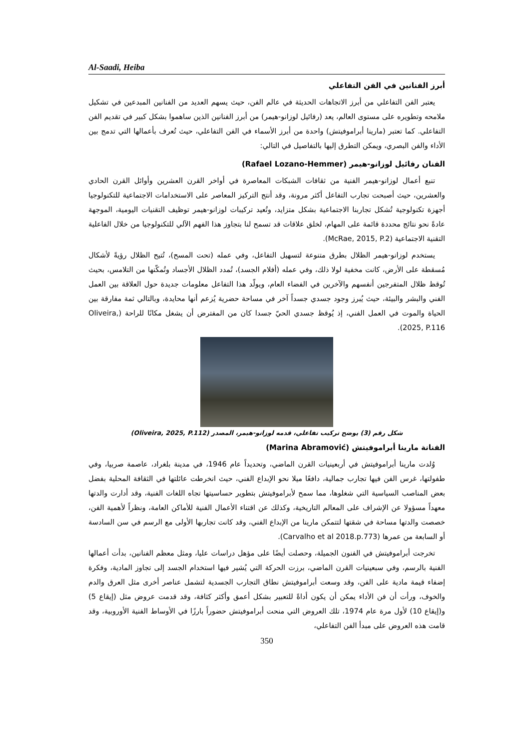Al-Saadi, Heiba
أبرز الفنانين في الفن التفاعلي
يعتبر الفن التفاعلي من أبرز الاتجاهات الحديثة في عالم الفن، حيث يسهم العديد من الفنانين المبدعين في تشكيل ملامحه وتطويره على مستوى العالم، يعد (رفائيل لوزانو-هيمر) من أبرز الفنانين الذين ساهموا بشكل كبير في تقديم الفن التفاعلي. كما تعتبر (مارينا أبراموفيتش) واحدة من أبرز الأسماء في الفن التفاعلي، حيث تُعرف بأعمالها التي تدمج بين الأداء والفن البصري، ويمكن التطرق إليها بالتفاصيل في التالي:
الفنان رفائيل لوزانو-هيمر (Rafael Lozano-Hemmer)
تنبع أعمال لوزانو-هيمر الفنية من ثقافات الشبكات المعاصرة في أواخر القرن العشرين وأوائل القرن الحادي والعشرين، حيث أصبحت تجارب التفاعل أكثر مرونة، وقد أنتج التركيز المعاصر على الاستخدامات الاجتماعية للتكنولوجيا أجهزة تكنولوجية تُشكل تجاربنا الاجتماعية بشكل متزايد، وتُعيد تركيبات لوزانو-هيمر توظيف التقنيات اليومية، الموجهة عادةً نحو نتائج محددة قائمة على المهام، لخلق علاقات قد تسمح لنا بتجاوز هذا الفهم الآلي للتكنولوجيا من خلال الفاعلية التقنية الاجتماعية (McRae, 2015, P.2).
يستخدم لوزانو-هيمر الظلال بطرق متنوعة لتسهيل التفاعل، وفي عمله (تحت المسح)، تُتيح الظلال رؤيةً لأشكال مُسقطة على الأرض، كانت مخفية لولا ذلك، وفي عمله (أفلام الجسد)، تُمدد الظلال الأجساد وتُمكّنها من التلامس، بحيث تُوقظ ظلال المتفرجين أنفسهم والآخرين في الفضاء العام، ويولّد هذا التفاعل معلومات جديدة حول العلاقة بين العمل الفني والبشر والبيئة، حيث يُبرز وجود جسدي جسداً آخر في مساحة حضرية يُزعم أنها محايدة، وبالتالي ثمة مفارقة بين الحياة والموت في العمل الفني، إذ يُوقظ جسدي الحيّ جسدا كان من المفترض أن يشغل مكانًا للراحة (Oliveira, 2025, P.116).
شكل رقم (3) يوضح تركيب تفاعلي، قدمه لوزانو-هيمر، المصدر (Oliveira, 2025, P.112)
الفنانة مارينا أبراموفيتش (Marina Abramović)
وُلدت مارينا أبراموفيتش في أربعينيات القرن الماضي، وتحديداً عام 1946، في مدينة بلغراد، عاصمة صربيا، وفي طفولتها، غرس الفن فيها تجارب جمالية، دافعًا ميلا نحو الإبداع الفني، حيث انخرطت عائلتها في الثقافة المحلية بفضل بعض المناصب السياسية التي شغلوها، مما سمح لأبراموفيتش بتطوير حساسيتها تجاه اللغات الفنية، وقد أدارت والدتها معهداً مسؤولا عن الإشراف على المعالم التاريخية، وكذلك عن اقتناء الأعمال الفنية للأماكن العامة، ونظراً لأهمية الفن، خصصت والدتها مساحة في شقتها لتتمكن مارينا من الإبداع الفني، وقد كانت تجاربها الأولى مع الرسم في سن السادسة أو السابعة من عمرها (Carvalho et al 2018.p.773).
تخرجت أبراموفيتش في الفنون الجميلة، وحصلت أيضًا على مؤهل دراسات عليا، ومثل معظم الفنانين، بدأت أعمالها الفنية بالرسم، وفي سبعينيات القرن الماضي، برزت الحركة التي يُشير فيها استخدام الجسد إلى تجاوز المادية، وفكرة إضفاء قيمة مادية على الفن، وقد وسعت أبراموفيتش نطاق التجارب الجسدية لتشمل عناصر أخرى مثل العرق والدم والخوف، ورأت أن فن الأداء يمكن أن يكون أداةً للتعبير بشكل أعمق وأكثر كثافة، وقد قدمت عروض مثل (إيقاع 5) و(إيقاع 10) لأول مرة عام 1974، تلك العروض التي منحت أبراموفيتش حضوراً بارزًا في الأوساط الفنية الأوروبية، وقد قامت هذه العروض على مبدأ الفن التفاعلي،
350